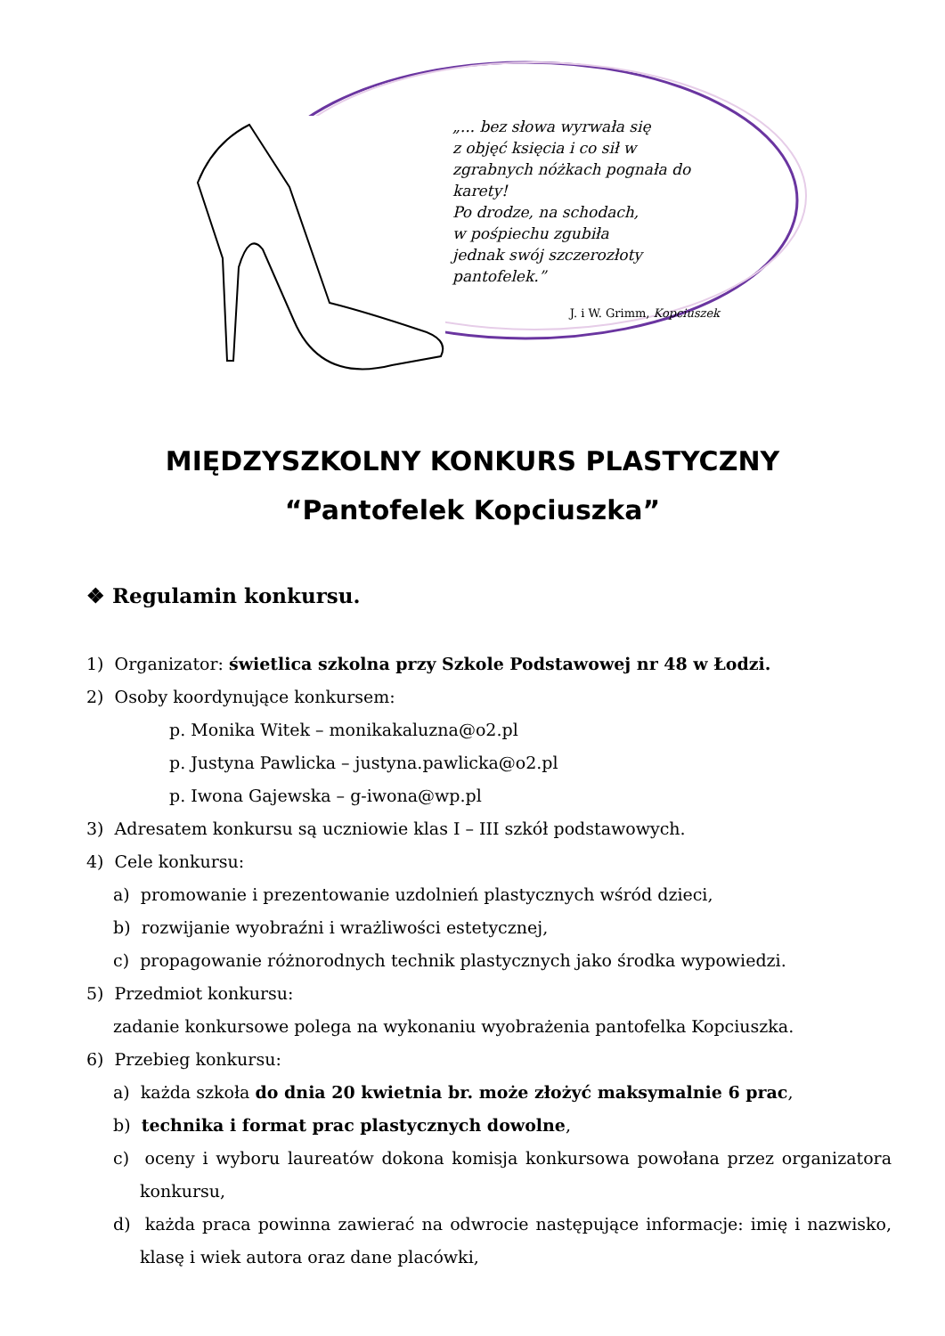„... bez słowa wyrwała się
z objęć księcia i co sił w zgrabnych nóżkach pognała do karety!
Po drodze, na schodach,
w pośpiechu zgubiła
jednak swój szczerozłoty pantofelek.”
J. i W. Grimm, Kopciuszek
MIĘDZYSZKOLNY KONKURS PLASTYCZNY
“Pantofelek Kopciuszka”
❖ Regulamin konkursu.
1) Organizator: świetlica szkolna przy Szkole Podstawowej nr 48 w Łodzi.
2) Osoby koordynujące konkursem:
p. Monika Witek – monikakaluzna@o2.pl
p. Justyna Pawlicka – justyna.pawlicka@o2.pl
p. Iwona Gajewska – g-iwona@wp.pl
3) Adresatem konkursu są uczniowie klas I – III szkół podstawowych.
4) Cele konkursu:
a) promowanie i prezentowanie uzdolnień plastycznych wśród dzieci,
b) rozwijanie wyobraźni i wrażliwości estetycznej,
c) propagowanie różnorodnych technik plastycznych jako środka wypowiedzi.
5) Przedmiot konkursu:
zadanie konkursowe polega na wykonaniu wyobrażenia pantofelka Kopciuszka.
6) Przebieg konkursu:
a) każda szkoła do dnia 20 kwietnia br. może złożyć maksymalnie 6 prac,
b) technika i format prac plastycznych dowolne,
c) oceny i wyboru laureatów dokona komisja konkursowa powołana przez organizatora konkursu,
d) każda praca powinna zawierać na odwrocie następujące informacje: imię i nazwisko, klasę i wiek autora oraz dane placówki,